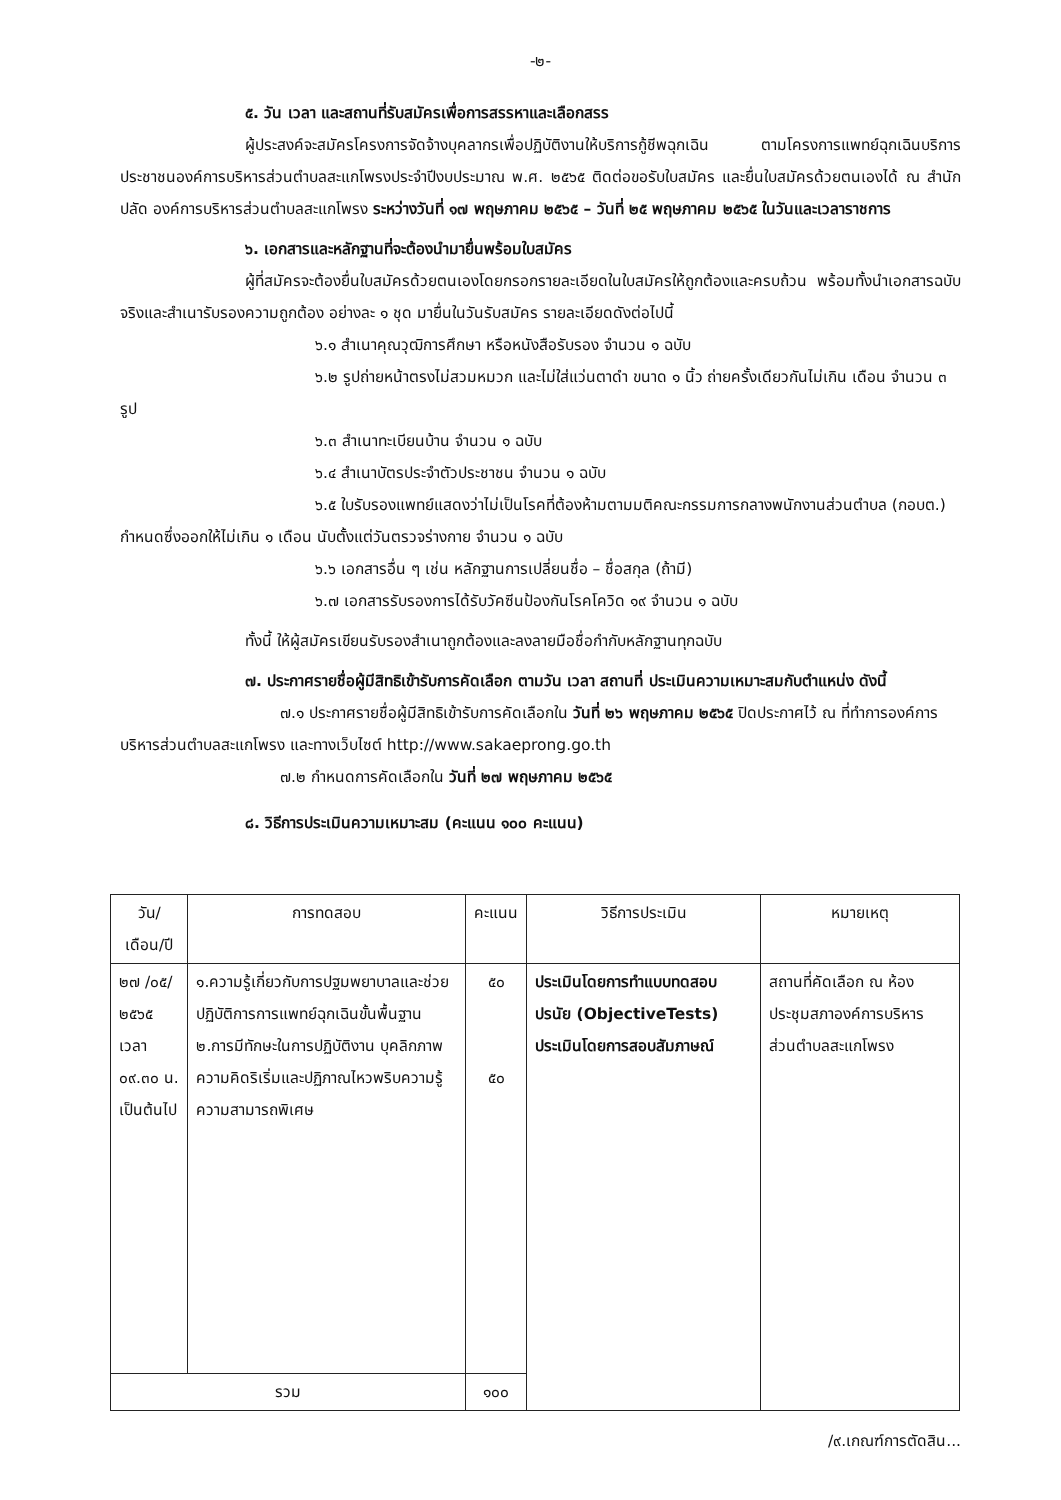-๒-
๕. วัน เวลา และสถานที่รับสมัครเพื่อการสรรหาและเลือกสรร
ผู้ประสงค์จะสมัครโครงการจัดจ้างบุคลากรเพื่อปฏิบัติงานให้บริการกู้ชีพฉุกเฉิน ตามโครงการแพทย์ฉุกเฉินบริการประชาชนองค์การบริหารส่วนตำบลสะแกโพรงประจำปีงบประมาณ พ.ศ. ๒๕๖๕ ติดต่อขอรับใบสมัคร และยื่นใบสมัครด้วยตนเองได้ ณ สำนักปลัด องค์การบริหารส่วนตำบลสะแกโพรง ระหว่างวันที่ ๑๗ พฤษภาคม ๒๕๖๕ – วันที่ ๒๕ พฤษภาคม ๒๕๖๕ ในวันและเวลาราชการ
๖. เอกสารและหลักฐานที่จะต้องนำมายื่นพร้อมใบสมัคร
ผู้ที่สมัครจะต้องยื่นใบสมัครด้วยตนเองโดยกรอกรายละเอียดในใบสมัครให้ถูกต้องและครบถ้วน พร้อมทั้งนำเอกสารฉบับจริงและสำเนารับรองความถูกต้อง อย่างละ ๑ ชุด มายื่นในวันรับสมัคร รายละเอียดดังต่อไปนี้
๖.๑ สำเนาคุณวุฒิการศึกษา หรือหนังสือรับรอง จำนวน ๑ ฉบับ
๖.๒ รูปถ่ายหน้าตรงไม่สวมหมวก และไม่ใส่แว่นตาดำ ขนาด ๑ นิ้ว ถ่ายครั้งเดียวกันไม่เกิน เดือน จำนวน ๓ รูป
๖.๓ สำเนาทะเบียนบ้าน จำนวน ๑ ฉบับ
๖.๔ สำเนาบัตรประจำตัวประชาชน จำนวน ๑ ฉบับ
๖.๕ ใบรับรองแพทย์แสดงว่าไม่เป็นโรคที่ต้องห้ามตามมติคณะกรรมการกลางพนักงานส่วนตำบล (กอบต.) กำหนดซึ่งออกให้ไม่เกิน ๑ เดือน นับตั้งแต่วันตรวจร่างกาย จำนวน ๑ ฉบับ
๖.๖ เอกสารอื่น ๆ เช่น หลักฐานการเปลี่ยนชื่อ – ชื่อสกุล (ถ้ามี)
๖.๗ เอกสารรับรองการได้รับวัคซีนป้องกันโรคโควิด ๑๙ จำนวน ๑ ฉบับ
ทั้งนี้ ให้ผู้สมัครเขียนรับรองสำเนาถูกต้องและลงลายมือชื่อกำกับหลักฐานทุกฉบับ
๗. ประกาศรายชื่อผู้มีสิทธิเข้ารับการคัดเลือก ตามวัน เวลา สถานที่ ประเมินความเหมาะสมกับตำแหน่ง ดังนี้
๗.๑ ประกาศรายชื่อผู้มีสิทธิเข้ารับการคัดเลือกใน วันที่ ๒๖ พฤษภาคม ๒๕๖๕ ปิดประกาศไว้ ณ ที่ทำการองค์การบริหารส่วนตำบลสะแกโพรง และทางเว็บไซต์ http://www.sakaeprong.go.th
๗.๒ กำหนดการคัดเลือกใน วันที่ ๒๗ พฤษภาคม ๒๕๖๕
๘. วิธีการประเมินความเหมาะสม (คะแนน ๑๐๐ คะแนน)
| วัน/เดือน/ปี | การทดสอบ | คะแนน | วิธีการประเมิน | หมายเหตุ |
| --- | --- | --- | --- | --- |
| ๒๗ /๐๕/ ๒๕๖๕ เวลา ๐๙.๓๐ น. เป็นต้นไป | ๑.ความรู้เกี่ยวกับการปฐมพยาบาลและช่วยปฏิบัติการการแพทย์ฉุกเฉินขั้นพื้นฐาน ๒.การมีทักษะในการปฏิบัติงาน บุคลิกภาพ ความคิดริเริ่มและปฏิภาณไหวพริบความรู้ ความสามารถพิเศษ | ๕๐ ๕๐ | ประเมินโดยการทำแบบทดสอบปรนัย (ObjectiveTests) ประเมินโดยการสอบสัมภาษณ์ | สถานที่คัดเลือก ณ ห้องประชุมสภาองค์การบริหารส่วนตำบลสะแกโพรง |
| รวม | | ๑๐๐ | | |
/๙.เกณฑ์การตัดสิน...